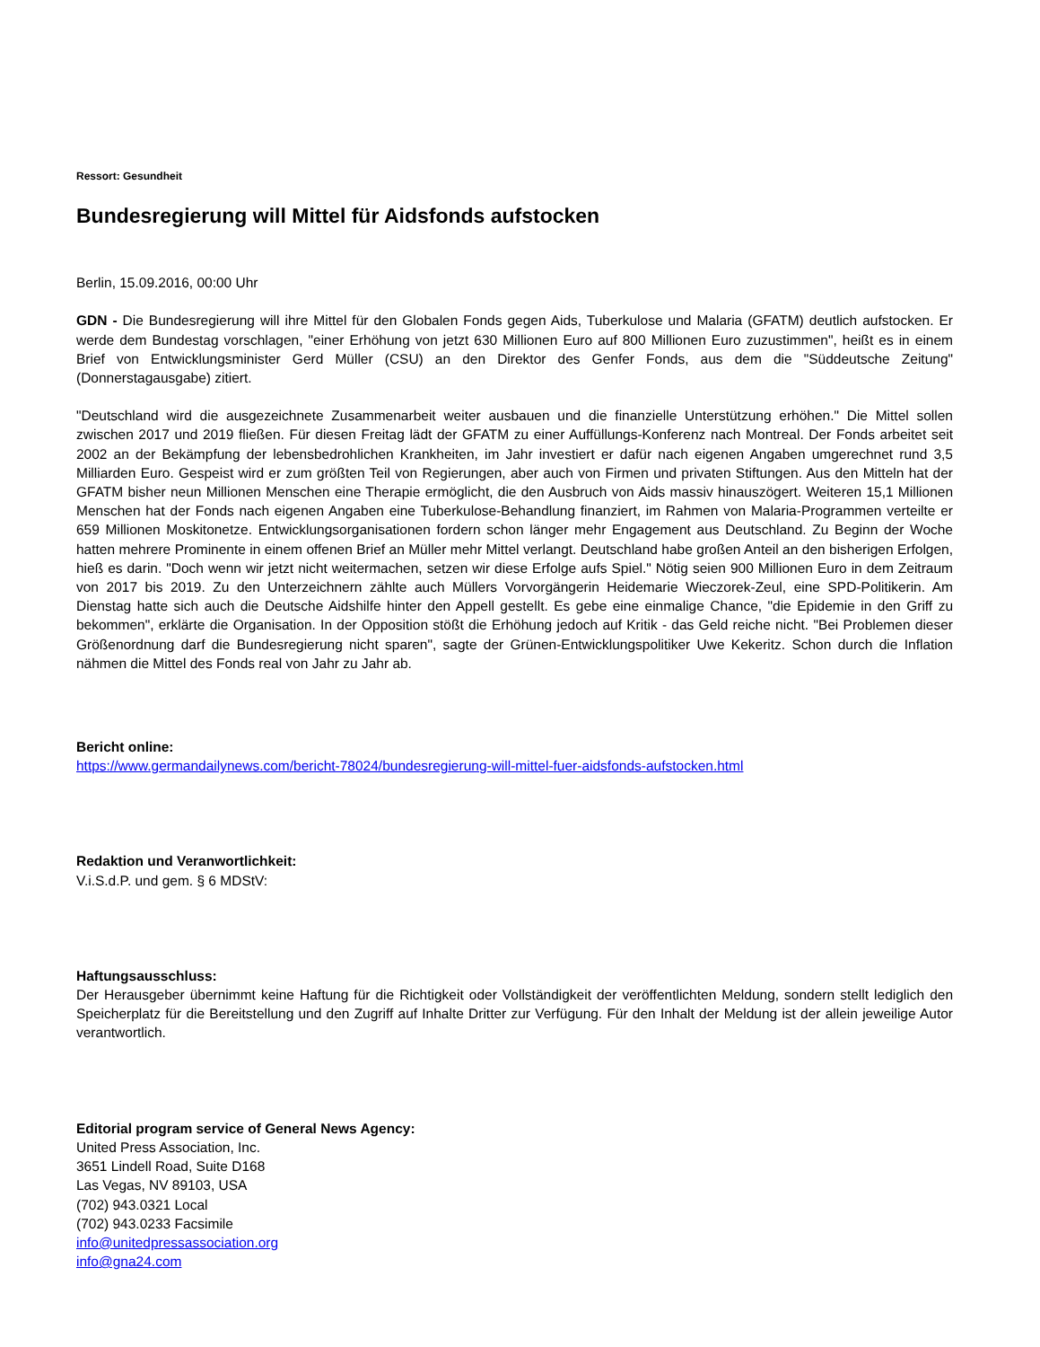Ressort: Gesundheit
Bundesregierung will Mittel für Aidsfonds aufstocken
Berlin, 15.09.2016, 00:00 Uhr
GDN - Die Bundesregierung will ihre Mittel für den Globalen Fonds gegen Aids, Tuberkulose und Malaria (GFATM) deutlich aufstocken. Er werde dem Bundestag vorschlagen, "einer Erhöhung von jetzt 630 Millionen Euro auf 800 Millionen Euro zuzustimmen", heißt es in einem Brief von Entwicklungsminister Gerd Müller (CSU) an den Direktor des Genfer Fonds, aus dem die "Süddeutsche Zeitung" (Donnerstagausgabe) zitiert.
"Deutschland wird die ausgezeichnete Zusammenarbeit weiter ausbauen und die finanzielle Unterstützung erhöhen." Die Mittel sollen zwischen 2017 und 2019 fließen. Für diesen Freitag lädt der GFATM zu einer Auffüllungs-Konferenz nach Montreal. Der Fonds arbeitet seit 2002 an der Bekämpfung der lebensbedrohlichen Krankheiten, im Jahr investiert er dafür nach eigenen Angaben umgerechnet rund 3,5 Milliarden Euro. Gespeist wird er zum größten Teil von Regierungen, aber auch von Firmen und privaten Stiftungen. Aus den Mitteln hat der GFATM bisher neun Millionen Menschen eine Therapie ermöglicht, die den Ausbruch von Aids massiv hinauszögert. Weiteren 15,1 Millionen Menschen hat der Fonds nach eigenen Angaben eine Tuberkulose-Behandlung finanziert, im Rahmen von Malaria-Programmen verteilte er 659 Millionen Moskitonetze. Entwicklungsorganisationen fordern schon länger mehr Engagement aus Deutschland. Zu Beginn der Woche hatten mehrere Prominente in einem offenen Brief an Müller mehr Mittel verlangt. Deutschland habe großen Anteil an den bisherigen Erfolgen, hieß es darin. "Doch wenn wir jetzt nicht weitermachen, setzen wir diese Erfolge aufs Spiel." Nötig seien 900 Millionen Euro in dem Zeitraum von 2017 bis 2019. Zu den Unterzeichnern zählte auch Müllers Vorvorgängerin Heidemarie Wieczorek-Zeul, eine SPD-Politikerin. Am Dienstag hatte sich auch die Deutsche Aidshilfe hinter den Appell gestellt. Es gebe eine einmalige Chance, "die Epidemie in den Griff zu bekommen", erklärte die Organisation. In der Opposition stößt die Erhöhung jedoch auf Kritik - das Geld reiche nicht. "Bei Problemen dieser Größenordnung darf die Bundesregierung nicht sparen", sagte der Grünen-Entwicklungspolitiker Uwe Kekeritz. Schon durch die Inflation nähmen die Mittel des Fonds real von Jahr zu Jahr ab.
Bericht online:
https://www.germandailynews.com/bericht-78024/bundesregierung-will-mittel-fuer-aidsfonds-aufstocken.html
Redaktion und Veranwortlichkeit:
V.i.S.d.P. und gem. § 6 MDStV:
Haftungsausschluss:
Der Herausgeber übernimmt keine Haftung für die Richtigkeit oder Vollständigkeit der veröffentlichten Meldung, sondern stellt lediglich den Speicherplatz für die Bereitstellung und den Zugriff auf Inhalte Dritter zur Verfügung. Für den Inhalt der Meldung ist der allein jeweilige Autor verantwortlich.
Editorial program service of General News Agency:
United Press Association, Inc.
3651 Lindell Road, Suite D168
Las Vegas, NV 89103, USA
(702) 943.0321 Local
(702) 943.0233 Facsimile
info@unitedpressassociation.org
info@gna24.com